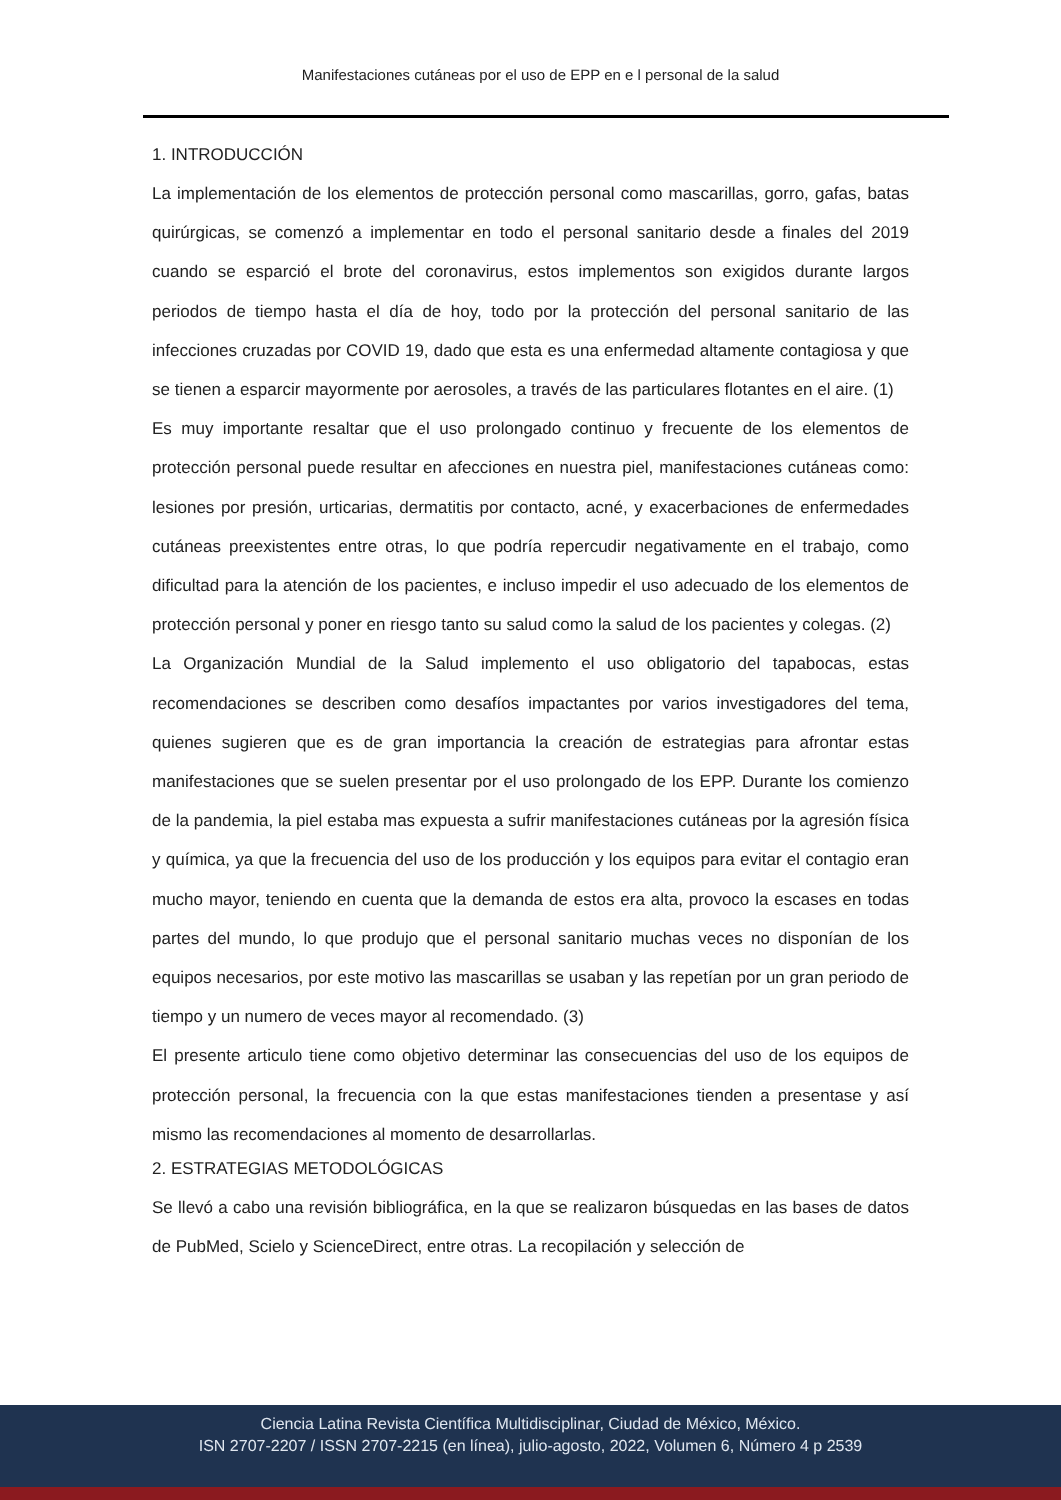Manifestaciones cutáneas por el uso de EPP en e l personal de la salud
1. INTRODUCCIÓN
La implementación de los elementos de protección personal como mascarillas, gorro, gafas, batas quirúrgicas, se comenzó a implementar en todo el personal sanitario desde a finales del 2019 cuando se esparció el brote del coronavirus, estos implementos son exigidos durante largos periodos de tiempo hasta el día de hoy, todo por la protección del personal sanitario de las infecciones cruzadas por COVID 19, dado que esta es una enfermedad altamente contagiosa y que se tienen a esparcir mayormente por aerosoles, a través de las particulares flotantes en el aire. (1)
Es muy importante resaltar que el uso prolongado continuo y frecuente de los elementos de protección personal puede resultar en afecciones en nuestra piel, manifestaciones cutáneas como: lesiones por presión, urticarias, dermatitis por contacto, acné, y exacerbaciones de enfermedades cutáneas preexistentes entre otras, lo que podría repercudir negativamente en el trabajo, como dificultad para la atención de los pacientes, e incluso impedir el uso adecuado de los elementos de protección personal y poner en riesgo tanto su salud como la salud de los pacientes y colegas. (2)
La Organización Mundial de la Salud implemento el uso obligatorio del tapabocas, estas recomendaciones se describen como desafíos impactantes por varios investigadores del tema, quienes sugieren que es de gran importancia la creación de estrategias para afrontar estas manifestaciones que se suelen presentar por el uso prolongado de los EPP. Durante los comienzo de la pandemia, la piel estaba mas expuesta a sufrir manifestaciones cutáneas por la agresión física y química, ya que la frecuencia del uso de los producción y los equipos para evitar el contagio eran mucho mayor, teniendo en cuenta que la demanda de estos era alta, provoco la escases en todas partes del mundo, lo que produjo que el personal sanitario muchas veces no disponían de los equipos necesarios, por este motivo las mascarillas se usaban y las repetían por un gran periodo de tiempo y un numero de veces mayor al recomendado. (3)
El presente articulo tiene como objetivo determinar las consecuencias del uso de los equipos de protección personal, la frecuencia con la que estas manifestaciones tienden a presentase y así mismo las recomendaciones al momento de desarrollarlas.
2. ESTRATEGIAS METODOLÓGICAS
Se llevó a cabo una revisión bibliográfica, en la que se realizaron búsquedas en las bases de datos de PubMed, Scielo y ScienceDirect, entre otras. La recopilación y selección de
Ciencia Latina Revista Científica Multidisciplinar, Ciudad de México, México.
ISN 2707-2207 / ISSN 2707-2215 (en línea), julio-agosto, 2022, Volumen 6, Número 4 p 2539